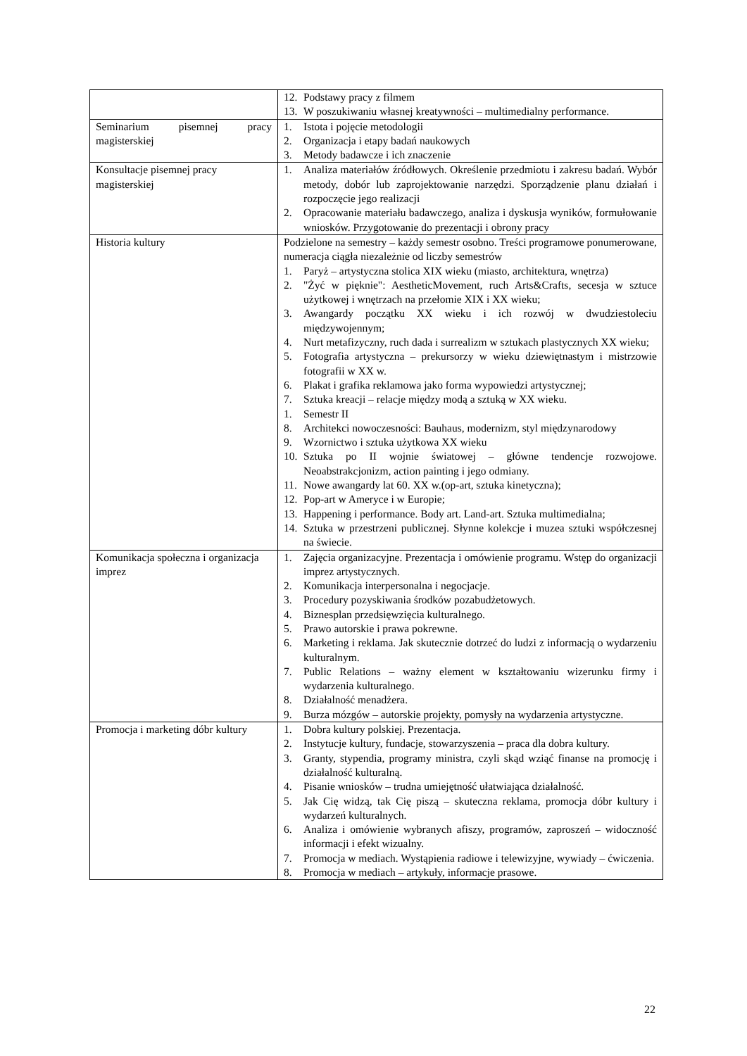| | 12. Podstawy pracy z filmem 13. W poszukiwaniu własnej kreatywności – multimedialny performance. |
| Seminarium pisemnej pracy magisterskiej | 1. Istota i pojęcie metodologii 2. Organizacja i etapy badań naukowych 3. Metody badawcze i ich znaczenie |
| Konsultacje pisemnej pracy magisterskiej | 1. Analiza materiałów źródłowych. Określenie przedmiotu i zakresu badań. Wybór metody, dobór lub zaprojektowanie narzędzi. Sporządzenie planu działań i rozpoczęcie jego realizacji 2. Opracowanie materiału badawczego, analiza i dyskusja wyników, formułowanie wniosków. Przygotowanie do prezentacji i obrony pracy |
| Historia kultury | Podzielone na semestry – każdy semestr osobno. Treści programowe ponumerowane, numeracja ciągła niezależnie od liczby semestrów 1. Paryż – artystyczna stolica XIX wieku (miasto, architektura, wnętrza) 2. "Żyć w pięknie": AestheticMovement, ruch Arts&Crafts, secesja w sztuce użytkowej i wnętrzach na przełomie XIX i XX wieku; 3. Awangardy początku XX wieku i ich rozwój w dwudziestoleciu międzywojennym; 4. Nurt metafizyczny, ruch dada i surrealizm w sztukach plastycznych XX wieku; 5. Fotografia artystyczna – prekursorzy w wieku dziewiętnastym i mistrzowie fotografii w XX w. 6. Plakat i grafika reklamowa jako forma wypowiedzi artystycznej; 7. Sztuka kreacji – relacje między modą a sztuką w XX wieku. 1. Semestr II 8. Architekci nowoczesności: Bauhaus, modernizm, styl międzynarodowy 9. Wzornictwo i sztuka użytkowa XX wieku 10. Sztuka po II wojnie światowej – główne tendencje rozwojowe. Neoabstrakcjonizm, action painting i jego odmiany. 11. Nowe awangardy lat 60. XX w.(op-art, sztuka kinetyczna); 12. Pop-art w Ameryce i w Europie; 13. Happening i performance. Body art. Land-art. Sztuka multimedialna; 14. Sztuka w przestrzeni publicznej. Słynne kolekcje i muzea sztuki współczesnej na świecie. |
| Komunikacja społeczna i organizacja imprez | 1. Zajęcia organizacyjne. Prezentacja i omówienie programu. Wstęp do organizacji imprez artystycznych. 2. Komunikacja interpersonalna i negocjacje. 3. Procedury pozyskiwania środków pozabudżetowych. 4. Biznesplan przedsięwzięcia kulturalnego. 5. Prawo autorskie i prawa pokrewne. 6. Marketing i reklama. Jak skutecznie dotrzeć do ludzi z informacją o wydarzeniu kulturalnym. 7. Public Relations – ważny element w kształtowaniu wizerunku firmy i wydarzenia kulturalnego. 8. Działalność menadżera. 9. Burza mózgów – autorskie projekty, pomysły na wydarzenia artystyczne. |
| Promocja i marketing dóbr kultury | 1. Dobra kultury polskiej. Prezentacja. 2. Instytucje kultury, fundacje, stowarzyszenia – praca dla dobra kultury. 3. Granty, stypendia, programy ministra, czyli skąd wziąć finanse na promocję i działalność kulturalną. 4. Pisanie wniosków – trudna umiejętność ułatwiająca działalność. 5. Jak Cię widzą, tak Cię piszą – skuteczna reklama, promocja dóbr kultury i wydarzeń kulturalnych. 6. Analiza i omówienie wybranych afiszy, programów, zaproszeń – widoczność informacji i efekt wizualny. 7. Promocja w mediach. Wystąpienia radiowe i telewizyjne, wywiady – ćwiczenia. 8. Promocja w mediach – artykuły, informacje prasowe. |
22